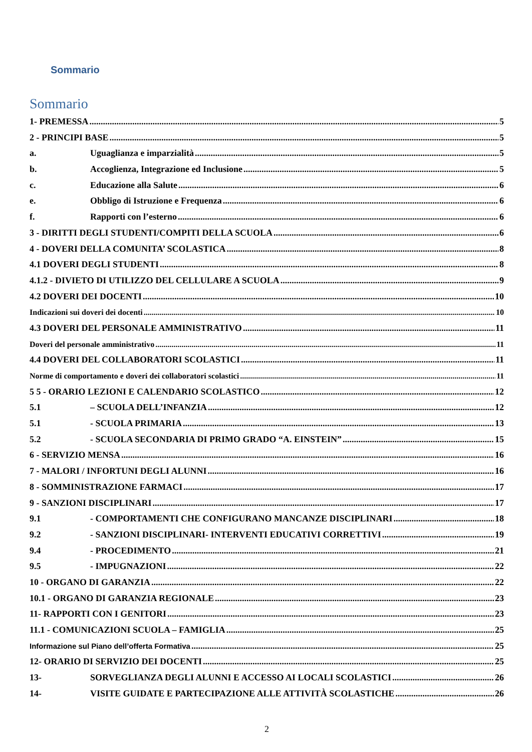Sommario
Sommario
1- PREMESSA 5
2 - PRINCIPI BASE 5
a. Uguaglianza e imparzialità 5
b. Accoglienza, Integrazione ed Inclusione 5
c. Educazione alla Salute 6
e. Obbligo di Istruzione e Frequenza 6
f. Rapporti con l’esterno 6
3 - DIRITTI DEGLI STUDENTI/COMPITI DELLA SCUOLA 6
4 - DOVERI DELLA COMUNITA’ SCOLASTICA 8
4.1 DOVERI DEGLI STUDENTI 8
4.1.2 - DIVIETO DI UTILIZZO DEL CELLULARE A SCUOLA 9
4.2 DOVERI DEI DOCENTI 10
Indicazioni sui doveri dei docenti 10
4.3 DOVERI DEL PERSONALE AMMINISTRATIVO 11
Doveri del personale amministrativo 11
4.4 DOVERI DEL COLLABORATORI SCOLASTICI 11
Norme di comportamento e doveri dei collaboratori scolastici 11
5 5 - ORARIO LEZIONI E CALENDARIO SCOLASTICO 12
5.1 – SCUOLA DELL’INFANZIA 12
5.1 - SCUOLA PRIMARIA 13
5.2 - SCUOLA SECONDARIA DI PRIMO GRADO “A. EINSTEIN” 15
6 - SERVIZIO MENSA 16
7 - MALORI / INFORTUNI DEGLI ALUNNI 16
8 - SOMMINISTRAZIONE FARMACI 17
9 - SANZIONI DISCIPLINARI 17
9.1 - COMPORTAMENTI CHE CONFIGURANO MANCANZE DISCIPLINARI 18
9.2 - SANZIONI DISCIPLINARI- INTERVENTI EDUCATIVI CORRETTIVI 19
9.4 - PROCEDIMENTO 21
9.5 - IMPUGNAZIONI 22
10 - ORGANO DI GARANZIA 22
10.1 - ORGANO DI GARANZIA REGIONALE 23
11- RAPPORTI CON I GENITORI 23
11.1 - COMUNICAZIONI SCUOLA – FAMIGLIA 25
Informazione sul Piano dell’offerta Formativa 25
12- ORARIO DI SERVIZIO DEI DOCENTI 25
13- SORVEGLIANZA DEGLI ALUNNI E ACCESSO AI LOCALI SCOLASTICI 26
14- VISITE GUIDATE E PARTECIPAZIONE ALLE ATTIVITÀ SCOLASTICHE 26
2